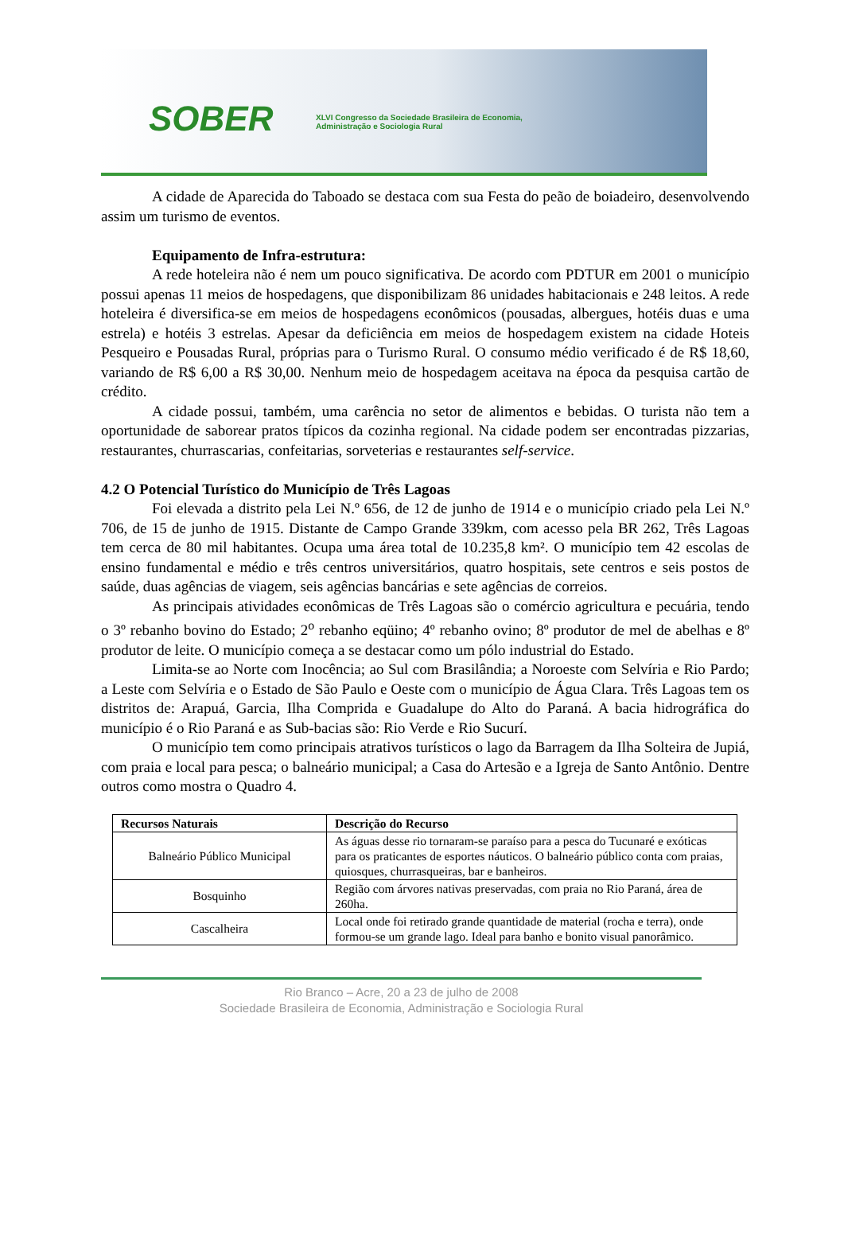SOBER
XLVI Congresso da Sociedade Brasileira de Economia,
Administração e Sociologia Rural
A cidade de Aparecida do Taboado se destaca com sua Festa do peão de boiadeiro, desenvolvendo assim um turismo de eventos.
Equipamento de Infra-estrutura:
A rede hoteleira não é nem um pouco significativa. De acordo com PDTUR em 2001 o município possui apenas 11 meios de hospedagens, que disponibilizam 86 unidades habitacionais e 248 leitos. A rede hoteleira é diversifica-se em meios de hospedagens econômicos (pousadas, albergues, hotéis duas e uma estrela) e hotéis 3 estrelas. Apesar da deficiência em meios de hospedagem existem na cidade Hoteis Pesqueiro e Pousadas Rural, próprias para o Turismo Rural. O consumo médio verificado é de R$ 18,60, variando de R$ 6,00 a R$ 30,00. Nenhum meio de hospedagem aceitava na época da pesquisa cartão de crédito.
A cidade possui, também, uma carência no setor de alimentos e bebidas. O turista não tem a oportunidade de saborear pratos típicos da cozinha regional. Na cidade podem ser encontradas pizzarias, restaurantes, churrascarias, confeitarias, sorveterias e restaurantes self-service.
4.2 O Potencial Turístico do Município de Três Lagoas
Foi elevada a distrito pela Lei N.º 656, de 12 de junho de 1914 e o município criado pela Lei N.º 706, de 15 de junho de 1915. Distante de Campo Grande 339km, com acesso pela BR 262, Três Lagoas tem cerca de 80 mil habitantes. Ocupa uma área total de 10.235,8 km². O município tem 42 escolas de ensino fundamental e médio e três centros universitários, quatro hospitais, sete centros e seis postos de saúde, duas agências de viagem, seis agências bancárias e sete agências de correios.
As principais atividades econômicas de Três Lagoas são o comércio agricultura e pecuária, tendo o 3º rebanho bovino do Estado; 2<sup>o</sup> rebanho eqüino; 4º rebanho ovino; 8º produtor de mel de abelhas e 8º produtor de leite. O município começa a se destacar como um pólo industrial do Estado.
Limita-se ao Norte com Inocência; ao Sul com Brasilândia; a Noroeste com Selvíria e Rio Pardo; a Leste com Selvíria e o Estado de São Paulo e Oeste com o município de Água Clara. Três Lagoas tem os distritos de: Arapuá, Garcia, Ilha Comprida e Guadalupe do Alto do Paraná. A bacia hidrográfica do município é o Rio Paraná e as Sub-bacias são: Rio Verde e Rio Sucurí.
O município tem como principais atrativos turísticos o lago da Barragem da Ilha Solteira de Jupiá, com praia e local para pesca; o balneário municipal; a Casa do Artesão e a Igreja de Santo Antônio. Dentre outros como mostra o Quadro 4.
| Recursos Naturais | Descrição do Recurso |
| --- | --- |
| Balneário Público Municipal | As águas desse rio tornaram-se paraíso para a pesca do Tucunaré e exóticas para os praticantes de esportes náuticos. O balneário público conta com praias, quiosques, churrasqueiras, bar e banheiros. |
| Bosquinho | Região com árvores nativas preservadas, com praia no Rio Paraná, área de 260ha. |
| Cascalheira | Local onde foi retirado grande quantidade de material (rocha e terra), onde formou-se um grande lago. Ideal para banho e bonito visual panorâmico. |
Rio Branco – Acre, 20 a 23 de julho de 2008
Sociedade Brasileira de Economia, Administração e Sociologia Rural